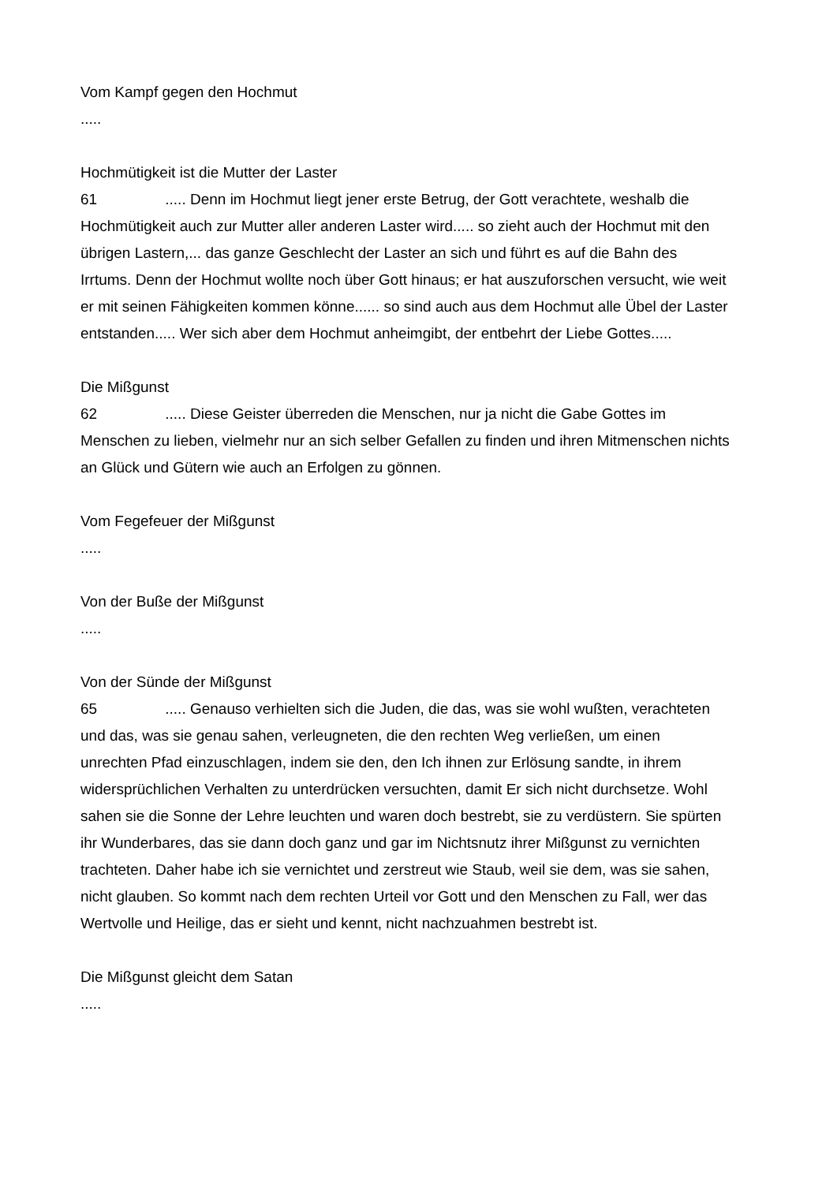Vom Kampf gegen den Hochmut
.....
Hochmütigkeit ist die Mutter der Laster
61 ..... Denn im Hochmut liegt jener erste Betrug, der Gott verachtete, weshalb die Hochmütigkeit auch zur Mutter aller anderen Laster wird..... so zieht auch der Hochmut mit den übrigen Lastern,... das ganze Geschlecht der Laster an sich und führt es auf die Bahn des Irrtums. Denn der Hochmut wollte noch über Gott hinaus; er hat auszuforschen versucht, wie weit er mit seinen Fähigkeiten kommen könne...... so sind auch aus dem Hochmut alle Übel der Laster entstanden..... Wer sich aber dem Hochmut anheimgibt, der entbehrt der Liebe Gottes.....
Die Mißgunst
62 ..... Diese Geister überreden die Menschen, nur ja nicht die Gabe Gottes im Menschen zu lieben, vielmehr nur an sich selber Gefallen zu finden und ihren Mitmenschen nichts an Glück und Gütern wie auch an Erfolgen zu gönnen.
Vom Fegefeuer der Mißgunst
.....
Von der Buße der Mißgunst
.....
Von der Sünde der Mißgunst
65 ..... Genauso verhielten sich die Juden, die das, was sie wohl wußten, verachteten und das, was sie genau sahen, verleugneten, die den rechten Weg verließen, um einen unrechten Pfad einzuschlagen, indem sie den, den Ich ihnen zur Erlösung sandte, in ihrem widersprüchlichen Verhalten zu unterdrücken versuchten, damit Er sich nicht durchsetze. Wohl sahen sie die Sonne der Lehre leuchten und waren doch bestrebt, sie zu verdüstern. Sie spürten ihr Wunderbares, das sie dann doch ganz und gar im Nichtsnutz ihrer Mißgunst zu vernichten trachteten. Daher habe ich sie vernichtet und zerstreut wie Staub, weil sie dem, was sie sahen, nicht glauben. So kommt nach dem rechten Urteil vor Gott und den Menschen zu Fall, wer das Wertvolle und Heilige, das er sieht und kennt, nicht nachzuahmen bestrebt ist.
Die Mißgunst gleicht dem Satan
.....